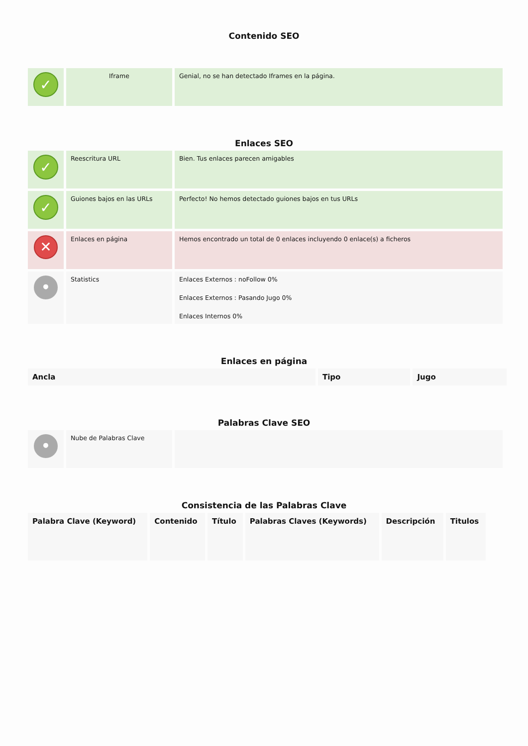Contenido SEO
| ✓ | Iframe | Genial, no se han detectado Iframes en la página. |
Enlaces SEO
| ✓ | Reescritura URL | Bien. Tus enlaces parecen amigables |
| ✓ | Guiones bajos en las URLs | Perfecto! No hemos detectado guiones bajos en tus URLs |
| ✕ | Enlaces en página | Hemos encontrado un total de 0 enlaces incluyendo 0 enlace(s) a ficheros |
| • | Statistics | Enlaces Externos : noFollow 0% Enlaces Externos : Pasando Jugo 0% Enlaces Internos 0% |
Enlaces en página
| Ancla | Tipo | Jugo |
| --- | --- | --- |
Palabras Clave SEO
| • | Nube de Palabras Clave | |
Consistencia de las Palabras Clave
| Palabra Clave (Keyword) | Contenido | Título | Palabras Claves (Keywords) | Descripción | Titulos |
| --- | --- | --- | --- | --- | --- |